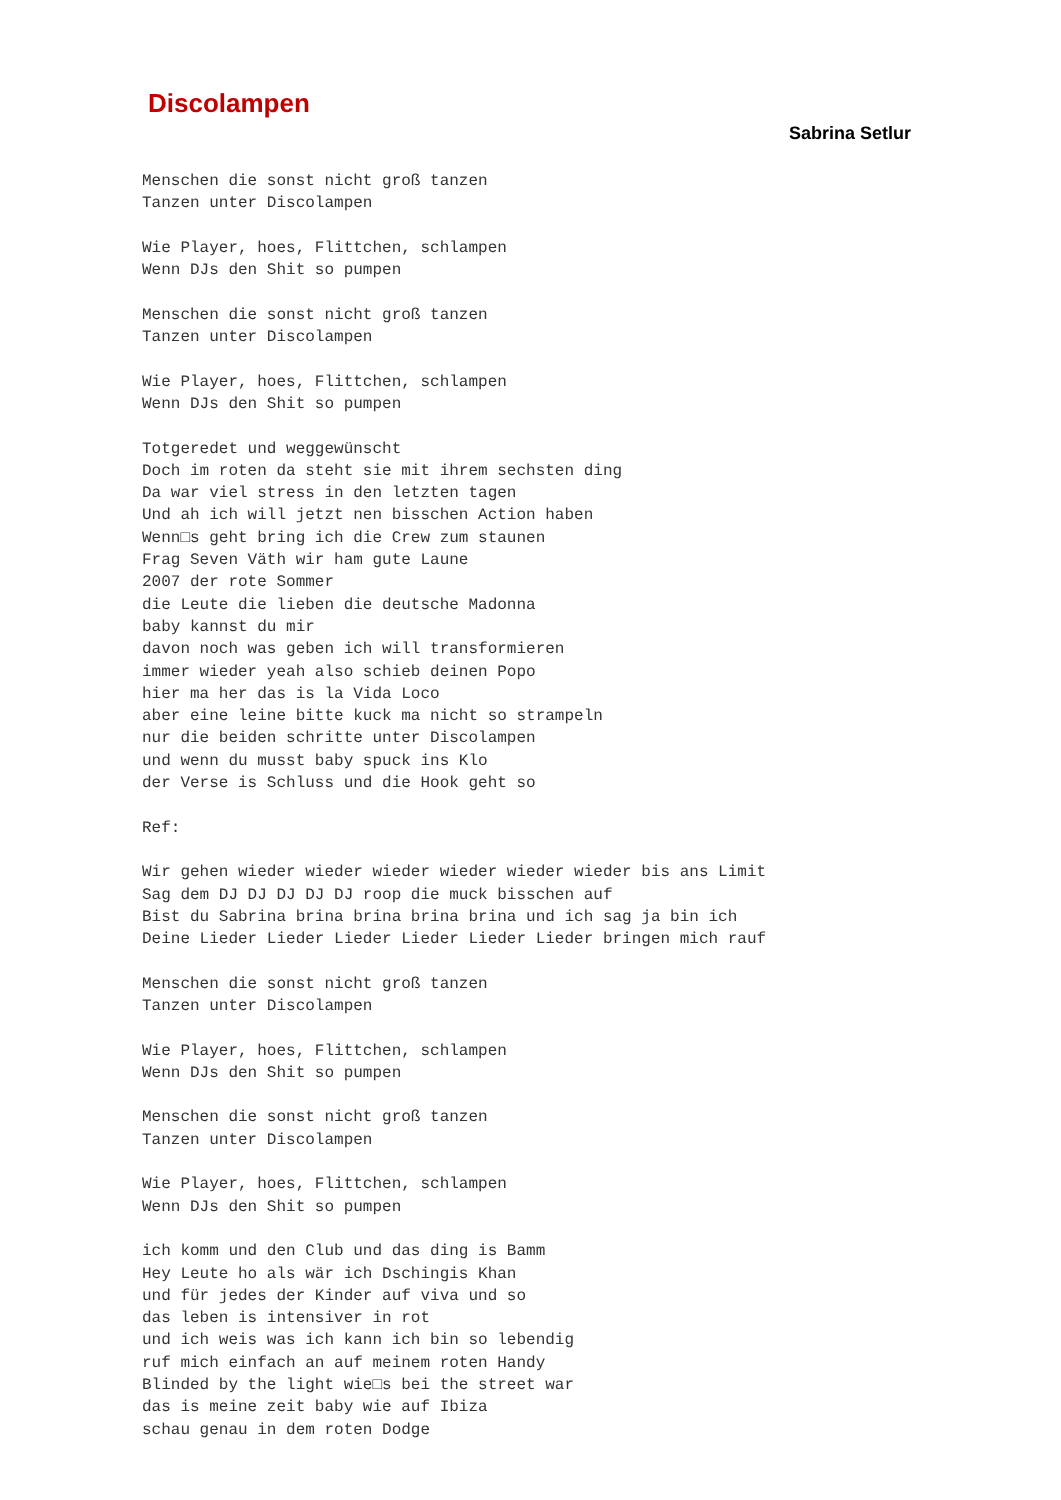Discolampen
Sabrina Setlur
Menschen die sonst nicht groß tanzen
Tanzen unter Discolampen

Wie Player, hoes, Flittchen, schlampen
Wenn DJs den Shit so pumpen

Menschen die sonst nicht groß tanzen
Tanzen unter Discolampen

Wie Player, hoes, Flittchen, schlampen
Wenn DJs den Shit so pumpen

Totgeredet und weggewünscht
Doch im roten da steht sie mit ihrem sechsten ding
Da war viel stress in den letzten tagen
Und ah ich will jetzt nen bisschen Action haben
Wenn□s geht bring ich die Crew zum staunen
Frag Seven Väth wir ham gute Laune
2007 der rote Sommer
die Leute die lieben die deutsche Madonna
baby kannst du mir
davon noch was geben ich will transformieren
immer wieder yeah also schieb deinen Popo
hier ma her das is la Vida Loco
aber eine leine bitte kuck ma nicht so strampeln
nur die beiden schritte unter Discolampen
und wenn du musst baby spuck ins Klo
der Verse is Schluss und die Hook geht so

Ref:

Wir gehen wieder wieder wieder wieder wieder wieder bis ans Limit
Sag dem DJ DJ DJ DJ DJ roop die muck bisschen auf
Bist du Sabrina brina brina brina brina und ich sag ja bin ich
Deine Lieder Lieder Lieder Lieder Lieder Lieder bringen mich rauf

Menschen die sonst nicht groß tanzen
Tanzen unter Discolampen

Wie Player, hoes, Flittchen, schlampen
Wenn DJs den Shit so pumpen

Menschen die sonst nicht groß tanzen
Tanzen unter Discolampen

Wie Player, hoes, Flittchen, schlampen
Wenn DJs den Shit so pumpen

ich komm und den Club und das ding is Bamm
Hey Leute ho als wär ich Dschingis Khan
und für jedes der Kinder auf viva und so
das leben is intensiver in rot
und ich weis was ich kann ich bin so lebendig
ruf mich einfach an auf meinem roten Handy
Blinded by the light wie□s bei the street war
das is meine zeit baby wie auf Ibiza
schau genau in dem roten Dodge